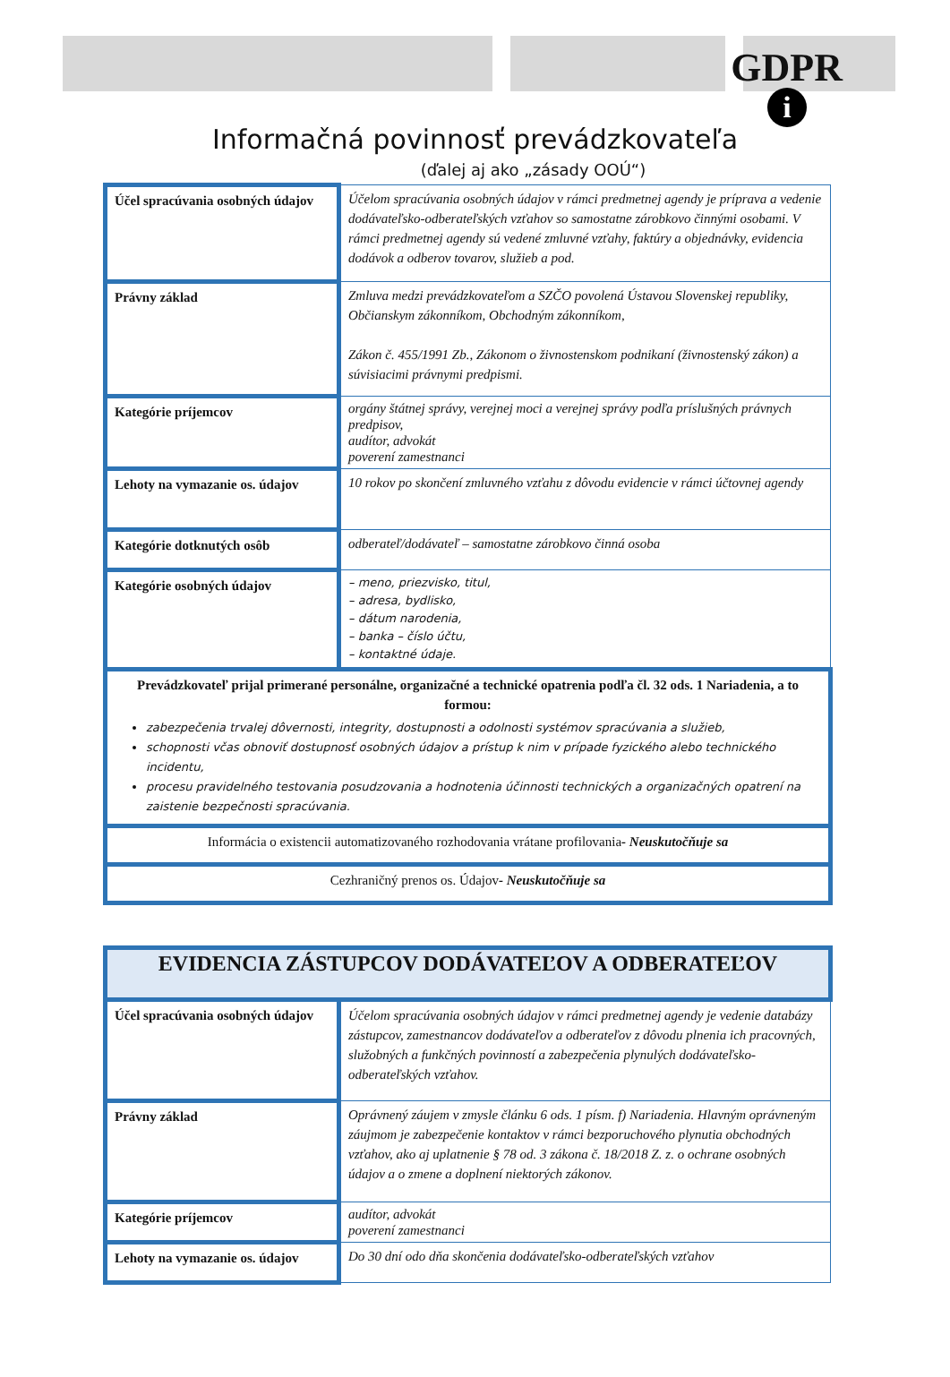GDPR
i
Informačná povinnosť prevádzkovateľa
(ďalej aj ako „zásady OOÚ“)
| Účel spracúvania osobných údajov | Účelom spracúvania osobných údajov v rámci predmetnej agendy je príprava a vedenie dodávateľsko-odberateľských vzťahov so samostatne zárobkovo činnými osobami. V rámci predmetnej agendy sú vedené zmluvné vzťahy, faktúry a objednávky, evidencia dodávok a odberov tovarov, služieb a pod. |
| Právny základ | Zmluva medzi prevádzkovateľom a SZČO povolená Ústavou Slovenskej republiky, Občianskym zákonníkom, Obchodným zákonníkom, Zákon č. 455/1991 Zb., Zákonom o živnostenskom podnikaní (živnostenský zákon) a súvisiacimi právnymi predpismi. |
| Kategórie príjemcov | orgány štátnej správy, verejnej moci a verejnej správy podľa príslušných právnych predpisov, audítor, advokát poverení zamestnanci |
| Lehoty na vymazanie os. údajov | 10 rokov po skončení zmluvného vzťahu z dôvodu evidencie v rámci účtovnej agendy |
| Kategórie dotknutých osôb | odberateľ/dodávateľ – samostatne zárobkovo činná osoba |
| Kategórie osobných údajov | – meno, priezvisko, titul, – adresa, bydlisko, – dátum narodenia, – banka – číslo účtu, – kontaktné údaje. |
| Prevádzkovateľ prijal primerané personálne, organizačné a technické opatrenia podľa čl. 32 ods. 1 Nariadenia, a to formou: zabezpečenia trvalej dôvernosti, integrity, dostupnosti a odolnosti systémov spracúvania a služieb, schopnosti včas obnoviť dostupnosť osobných údajov a prístup k nim v prípade fyzického alebo technického incidentu, procesu pravidelného testovania posudzovania a hodnotenia účinnosti technických a organizačných opatrení na zaistenie bezpečnosti spracúvania. | |
| Informácia o existencii automatizovaného rozhodovania vrátane profilovania - Neuskutočňuje sa | |
| Cezhraničný prenos os. Údajov - Neuskutočňuje sa | |
| EVIDENCIA ZÁSTUPCOV DODÁVATEĽOV A ODBERATEĽOV | |
| Účel spracúvania osobných údajov | Účelom spracúvania osobných údajov v rámci predmetnej agendy je vedenie databázy zástupcov, zamestnancov dodávateľov a odberateľov z dôvodu plnenia ich pracovných, služobných a funkčných povinností a zabezpečenia plynulých dodávateľsko-odberateľských vzťahov. |
| Právny základ | Oprávnený záujem v zmysle článku 6 ods. 1 písm. f) Nariadenia. Hlavným oprávneným záujmom je zabezpečenie kontaktov v rámci bezporuchového plynutia obchodných vzťahov, ako aj uplatnenie § 78 od. 3 zákona č. 18/2018 Z. z. o ochrane osobných údajov a o zmene a doplnení niektorých zákonov. |
| Kategórie príjemcov | audítor, advokát poverení zamestnanci |
| Lehoty na vymazanie os. údajov | Do 30 dní odo dňa skončenia dodávateľsko-odberateľských vzťahov |